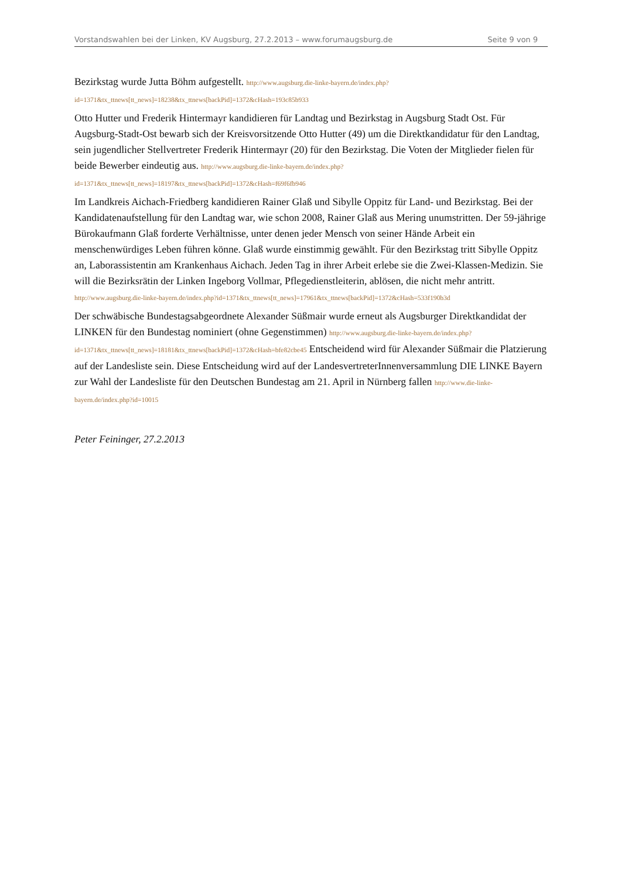Vorstandswahlen bei der Linken, KV Augsburg, 27.2.2013 – www.forumaugsburg.de Seite 9 von 9
Bezirkstag wurde Jutta Böhm aufgestellt. http://www.augsburg.die-linke-bayern.de/index.php?
id=1371&tx_ttnews[tt_news]=18238&tx_ttnews[backPid]=1372&cHash=193c85b933
Otto Hutter und Frederik Hintermayr kandidieren für Landtag und Bezirkstag in Augsburg Stadt Ost. Für Augsburg-Stadt-Ost bewarb sich der Kreisvorsitzende Otto Hutter (49) um die Direktkandidatur für den Landtag, sein jugendlicher Stellvertreter Frederik Hintermayr (20) für den Bezirkstag. Die Voten der Mitglieder fielen für beide Bewerber eindeutig aus. http://www.augsburg.die-linke-bayern.de/index.php?
id=1371&tx_ttnews[tt_news]=18197&tx_ttnews[backPid]=1372&cHash=f69f6fb946
Im Landkreis Aichach-Friedberg kandidieren Rainer Glaß und Sibylle Oppitz für Land- und Bezirkstag. Bei der Kandidatenaufstellung für den Landtag war, wie schon 2008, Rainer Glaß aus Mering unumstritten. Der 59-jährige Bürokaufmann Glaß forderte Verhältnisse, unter denen jeder Mensch von seiner Hände Arbeit ein menschenwürdiges Leben führen könne. Glaß wurde einstimmig gewählt. Für den Bezirkstag tritt Sibylle Oppitz an, Laborassistentin am Krankenhaus Aichach. Jeden Tag in ihrer Arbeit erlebe sie die Zwei-Klassen-Medizin. Sie will die Bezirksrätin der Linken Ingeborg Vollmar, Pflegedienstleiterin, ablösen, die nicht mehr antritt. http://www.augsburg.die-linke-bayern.de/index.php?id=1371&tx_ttnews[tt_news]=17961&tx_ttnews[backPid]=1372&cHash=533f190b3d
Der schwäbische Bundestagsabgeordnete Alexander Süßmair wurde erneut als Augsburger Direktkandidat der LINKEN für den Bundestag nominiert (ohne Gegenstimmen) http://www.augsburg.die-linke-bayern.de/index.php?
id=1371&tx_ttnews[tt_news]=18181&tx_ttnews[backPid]=1372&cHash=bfe82cbe45 Entscheidend wird für Alexander Süßmair die Platzierung auf der Landesliste sein. Diese Entscheidung wird auf der LandesvertreterInnenversammlung DIE LINKE Bayern zur Wahl der Landesliste für den Deutschen Bundestag am 21. April in Nürnberg fallen http://www.die-linke-bayern.de/index.php?id=10015
Peter Feininger, 27.2.2013